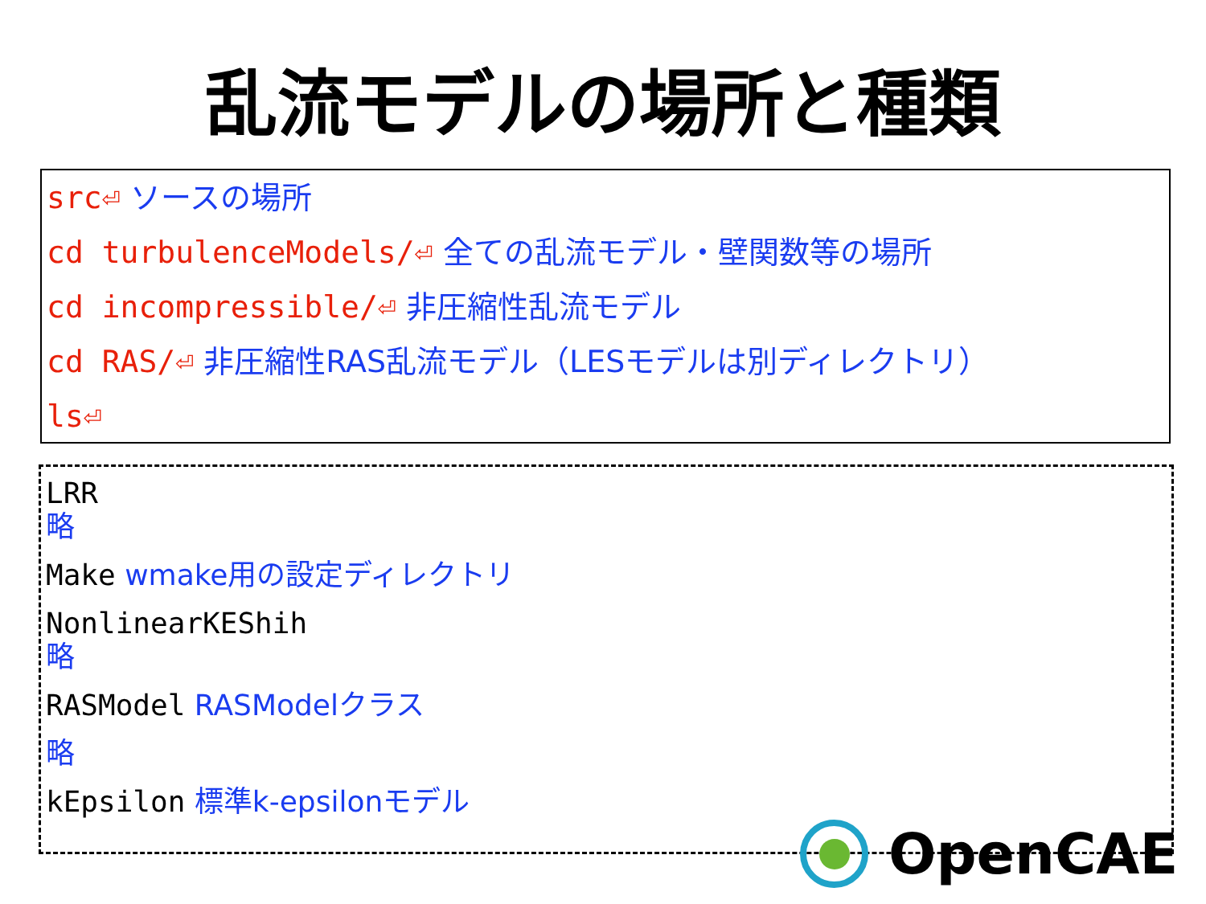乱流モデルの場所と種類
src⏎ ソースの場所
cd turbulenceModels/⏎ 全ての乱流モデル・壁関数等の場所
cd incompressible/⏎ 非圧縮性乱流モデル
cd RAS/⏎ 非圧縮性RAS乱流モデル（LESモデルは別ディレクトリ）
ls⏎
LRR
略
Make wmake用の設定ディレクトリ
NonlinearKEShih
略
RASModel RASModelクラス
略
kEpsilon 標準k-epsilonモデル
OpenCAE